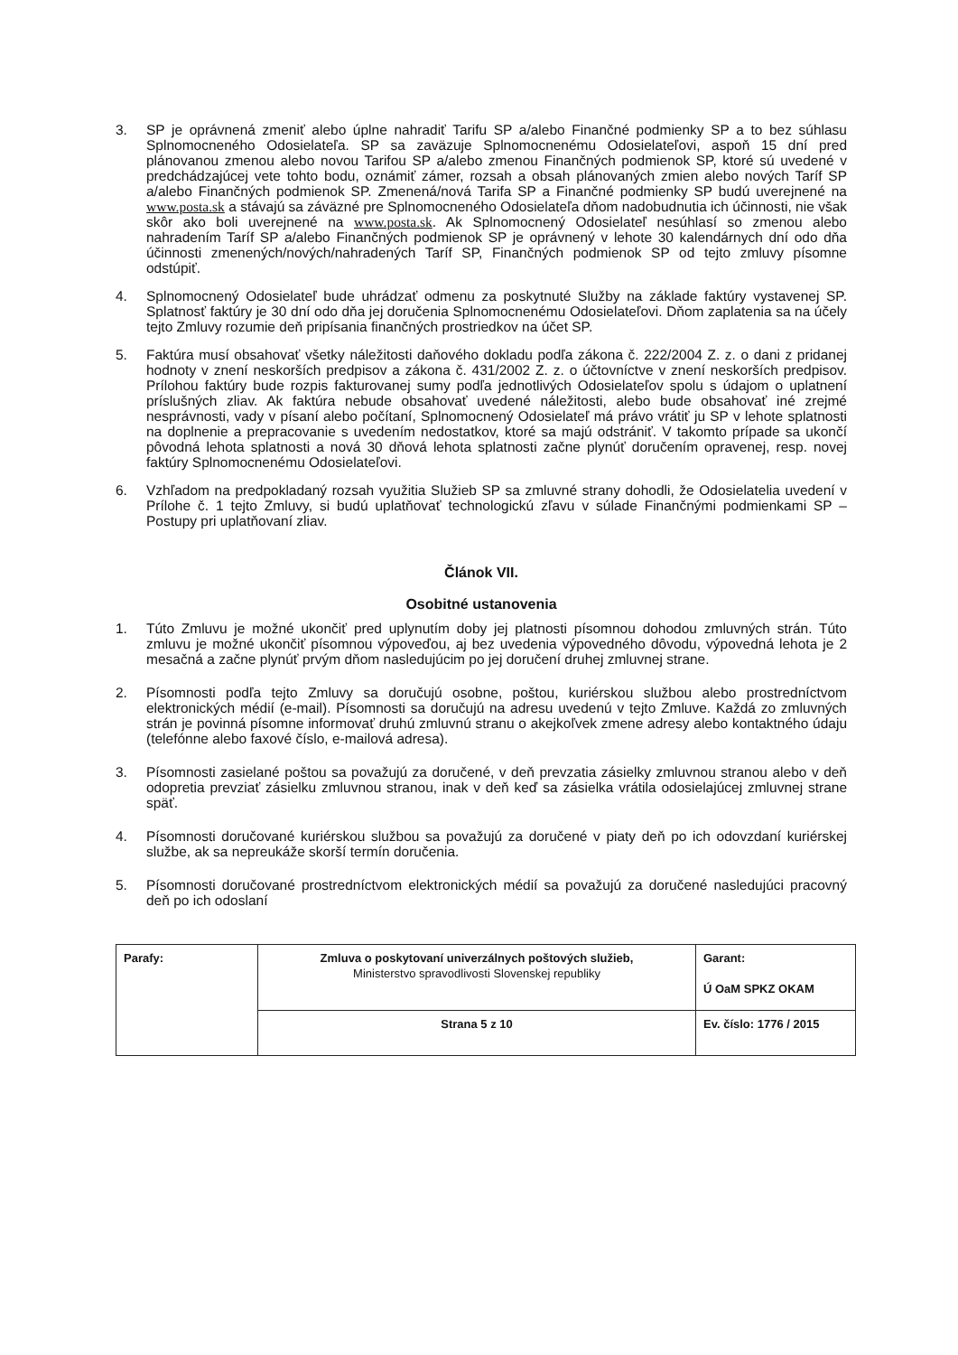3. SP je oprávnená zmeniť alebo úplne nahradiť Tarifu SP a/alebo Finančné podmienky SP a to bez súhlasu Splnomocneného Odosielateľa. SP sa zaväzuje Splnomocnenému Odosielateľovi, aspoň 15 dní pred plánovanou zmenou alebo novou Tarifou SP a/alebo zmenou Finančných podmienok SP, ktoré sú uvedené v predchádzajúcej vete tohto bodu, oznámiť zámer, rozsah a obsah plánovaných zmien alebo nových Taríf SP a/alebo Finančných podmienok SP. Zmenená/nová Tarifa SP a Finančné podmienky SP budú uverejnené na www.posta.sk a stávajú sa záväzné pre Splnomocneného Odosielateľa dňom nadobudnutia ich účinnosti, nie však skôr ako boli uverejnené na www.posta.sk. Ak Splnomocnený Odosielateľ nesúhlasí so zmenou alebo nahradením Taríf SP a/alebo Finančných podmienok SP je oprávnený v lehote 30 kalendárnych dní odo dňa účinnosti zmenených/nových/nahradených Taríf SP, Finančných podmienok SP od tejto zmluvy písomne odstúpiť.
4. Splnomocnený Odosielateľ bude uhrádzať odmenu za poskytnuté Služby na základe faktúry vystavenej SP. Splatnosť faktúry je 30 dní odo dňa jej doručenia Splnomocnenému Odosielateľovi. Dňom zaplatenia sa na účely tejto Zmluvy rozumie deň pripísania finančných prostriedkov na účet SP.
5. Faktúra musí obsahovať všetky náležitosti daňového dokladu podľa zákona č. 222/2004 Z. z. o dani z pridanej hodnoty v znení neskorších predpisov a zákona č. 431/2002 Z. z. o účtovníctve v znení neskorších predpisov. Prílohou faktúry bude rozpis fakturovanej sumy podľa jednotlivých Odosielateľov spolu s údajom o uplatnení príslušných zliav. Ak faktúra nebude obsahovať uvedené náležitosti, alebo bude obsahovať iné zrejmé nesprávnosti, vady v písaní alebo počítaní, Splnomocnený Odosielateľ má právo vrátiť ju SP v lehote splatnosti na doplnenie a prepracovanie s uvedením nedostatkov, ktoré sa majú odstrániť. V takomto prípade sa ukončí pôvodná lehota splatnosti a nová 30 dňová lehota splatnosti začne plynúť doručením opravenej, resp. novej faktúry Splnomocnenému Odosielateľovi.
6. Vzhľadom na predpokladaný rozsah využitia Služieb SP sa zmluvné strany dohodli, že Odosielatelia uvedení v Prílohe č. 1 tejto Zmluvy, si budú uplatňovať technologickú zľavu v súlade Finančnými podmienkami SP – Postupy pri uplatňovaní zliav.
Článok VII.
Osobitné ustanovenia
1. Túto Zmluvu je možné ukončiť pred uplynutím doby jej platnosti písomnou dohodou zmluvných strán. Túto zmluvu je možné ukončiť písomnou výpoveďou, aj bez uvedenia výpovedného dôvodu, výpovedná lehota je 2 mesačná a začne plynúť prvým dňom nasledujúcim po jej doručení druhej zmluvnej strane.
2. Písomnosti podľa tejto Zmluvy sa doručujú osobne, poštou, kuriérskou službou alebo prostredníctvom elektronických médií (e-mail). Písomnosti sa doručujú na adresu uvedenú v tejto Zmluve. Každá zo zmluvných strán je povinná písomne informovať druhú zmluvnú stranu o akejkoľvek zmene adresy alebo kontaktného údaju (telefónne alebo faxové číslo, e-mailová adresa).
3. Písomnosti zasielané poštou sa považujú za doručené, v deň prevzatia zásielky zmluvnou stranou alebo v deň odopretia prevziať zásielku zmluvnou stranou, inak v deň keď sa zásielka vrátila odosielajúcej zmluvnej strane späť.
4. Písomnosti doručované kuriérskou službou sa považujú za doručené v piaty deň po ich odovzdaní kuriérskej službe, ak sa nepreukáže skorší termín doručenia.
5. Písomnosti doručované prostredníctvom elektronických médií sa považujú za doručené nasledujúci pracovný deň po ich odoslaní
| Parafy: | Zmluva o poskytovaní univerzálnych poštových služieb, Ministerstvo spravodlivosti Slovenskej republiky | Garant: Ú OaM SPKZ OKAM |
| | Strana 5 z 10 | Ev. číslo: 1776 / 2015 |